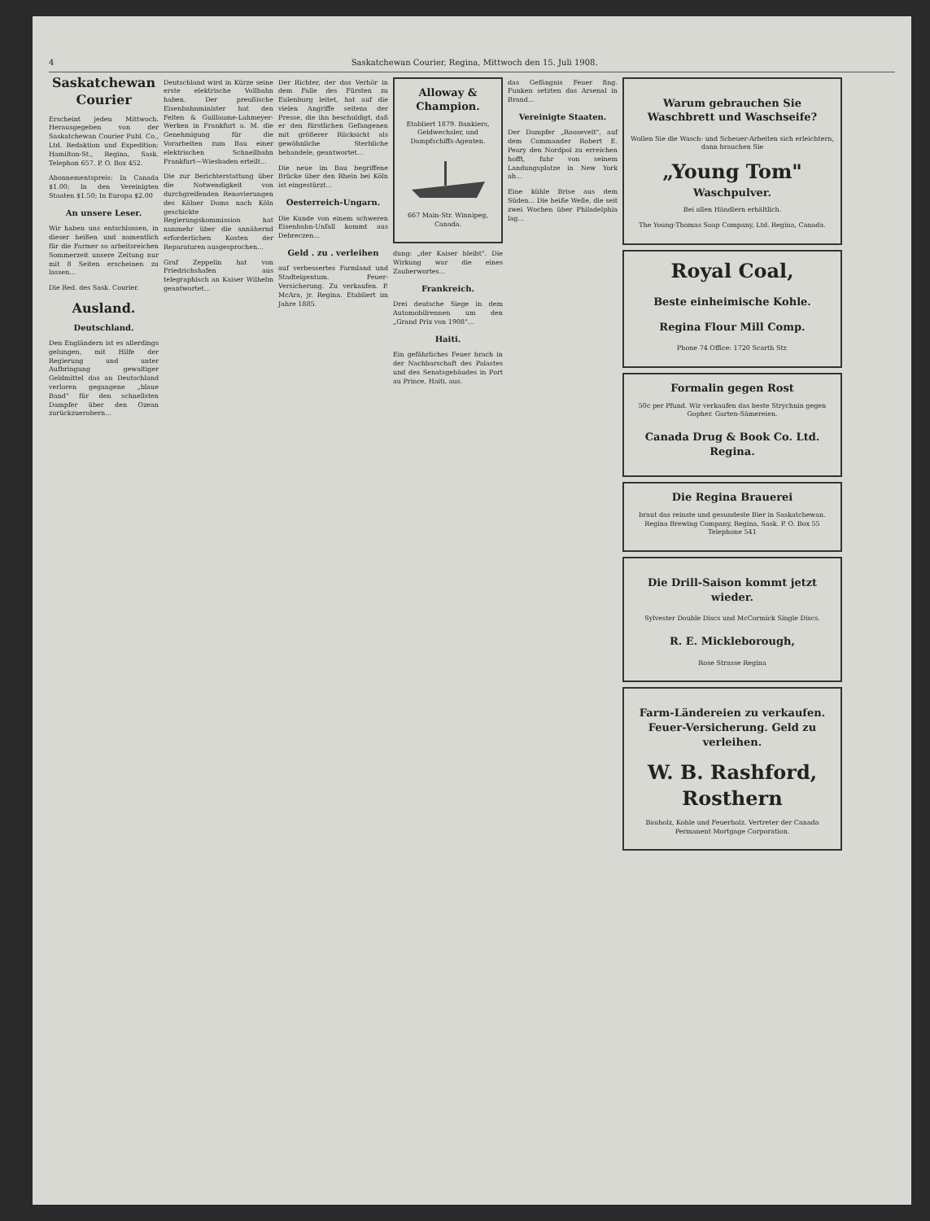4 Saskatchewan Courier, Regina, Mittwoch den 15. Juli 1908.
Saskatchewan Courier
Erscheint jeden Mittwoch. Herausgegeben von der Saskatchewan Courier Publ. Co., Ltd. Redaktion und Expedition: Hamilton-St., Regina, Sask. Telephon 657. P. O. Box 452.
Abonnementspreis: In Canada $1.00; In den Vereinigten Staaten $1.50; In Europa $2.00
An unsere Leser.
Wir haben uns entschlossen, in dieser heißen und namentlich für die Farmer so arbeitsreichen Sommerzeit unsere Zeitung nur mit 8 Seiten erscheinen zu lassen...
Die Red. des Sask. Courier.
Ausland.
Deutschland.
Den Engländern ist es allerdings gelungen, mit Hilfe der Regierung und unter Aufbringung gewaltiger Geldmittel das an Deutschland verloren gegangene „blaue Band" für den schnellsten Dampfer über den Ozean zurückzuerobern...
Deutschland wird in Kürze seine erste elektrische Vollbahn haben. Der preußische Eisenbahnminister hat den Felten & Guillaume-Lahmeyer-Werken in Frankfurt a. M. die Genehmigung für die Vorarbeiten zum Bau einer elektrischen Schnellbahn Frankfurt—Wiesbaden erteilt...
Die zur Berichterstattung über die Notwendigkeit von durchgreifenden Renovierungen des Kölner Doms nach Köln geschickte Regierungskommission hat nunmehr über die annähernd erforderlichen Kosten der Reparaturen ausgesprochen...
Graf Zeppelin hat von Friedrichshafen aus telegraphisch an Kaiser Wilhelm geantwortet...
Der Richter, der das Verhör in dem Falle des Fürsten zu Eulenburg leitet, hat auf die vielen Angriffe seitens der Presse, die ihn beschuldigt, daß er den fürstlichen Gefangenen mit größerer Rücksicht als gewöhnliche Sterbliche behandele, geantwortet...
Die neue im Bau begriffene Brücke über den Rhein bei Köln ist eingestürzt...
Oesterreich-Ungarn.
Die Kunde von einem schweren Eisenbahn-Unfall kommt aus Debreczen...
Geld . zu . verleihen
auf verbessertes Farmland und Stadteigentum. Feuer-Versicherung. Zu verkaufen. P. McAra, jr. Regina. Etabliert im Jahre 1885.
Alloway & Champion.
Etabliert 1879. Bankiers, Geldwechsler, und Dampfschiffs-Agenten.
667 Main-Str. Winnipeg, Canada.
dung: „der Kaiser bleibt". Die Wirkung war die eines Zauberwortes...
Frankreich.
Drei deutsche Siege in dem Automobilrennen um den „Grand Prix von 1908"...
Haiti.
Ein gefährliches Feuer brach in der Nachbarschaft des Palastes und des Senatsgebäudes in Port au Prince, Haiti, aus.
das Gefängnis Feuer fing. Funken setzten das Arsenal in Brand...
Vereinigte Staaten.
Der Dampfer „Roosevelt", auf dem Commander Robert E. Peary den Nordpol zu erreichen hofft, fuhr von seinem Landungsplatze in New York ab...
Eine kühle Brise aus dem Süden... Die heiße Welle, die seit zwei Wochen über Philadelphia lag...
Warum gebrauchen Sie Waschbrett und Waschseife?
Wollen Sie die Wasch- und Scheuer-Arbeiten sich erleichtern, dann brauchen Sie
„Young Tom"
Waschpulver.
Bei allen Händlern erhältlich.
The Young-Thomas Soap Company, Ltd. Regina, Canada.
Royal Coal,
Beste einheimische Kohle.
Regina Flour Mill Comp.
Phone 74 Office: 1720 Scarth Str.
Formalin gegen Rost
50c per Pfund. Wir verkaufen das beste Strychnin gegen Gopher. Garten-Sämereien.
Canada Drug & Book Co. Ltd. Regina.
Die Regina Brauerei
braut das reinste und gesundeste Bier in Saskatchewan. Regina Brewing Company, Regina, Sask. P. O. Box 55 Telephone 541
Die Drill-Saison kommt jetzt wieder.
Sylvester Double Discs und McCormick Single Discs.
R. E. Mickleborough,
Rose Strasse Regina
Farm-Ländereien zu verkaufen. Feuer-Versicherung. Geld zu verleihen.
W. B. Rashford, Rosthern
Bauholz, Kohle und Feuerholz. Vertreter der Canada Permanent Mortgage Corporation.